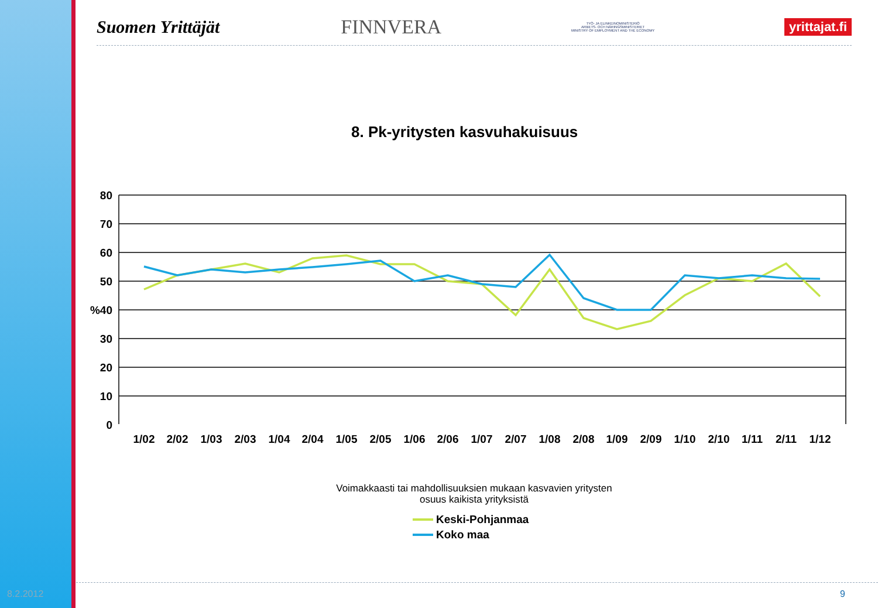Suomen Yrittäjät FINNVERA TYÖ- JA ELINKEINOMINISTERIÖ
ARBETS- OCH NÄRINGSMINISTERIET
MINISTRY OF EMPLOYMENT AND THE ECONOMY yrittajat.fi
8. Pk-yritysten kasvuhakuisuus
80
70
60
50
%40
30
20
10
0
1/02
2/02
1/03
2/03
1/04
2/04
1/05
2/05
1/06
2/06
1/07
2/07
1/08
2/08
1/09
2/09
1/10
2/10
1/11
2/11
1/12
Voimakkaasti tai mahdollisuuksien mukaan kasvavien yritysten
osuus kaikista yrityksistä
Keski-Pohjanmaa
Koko maa
8.2.2012 9